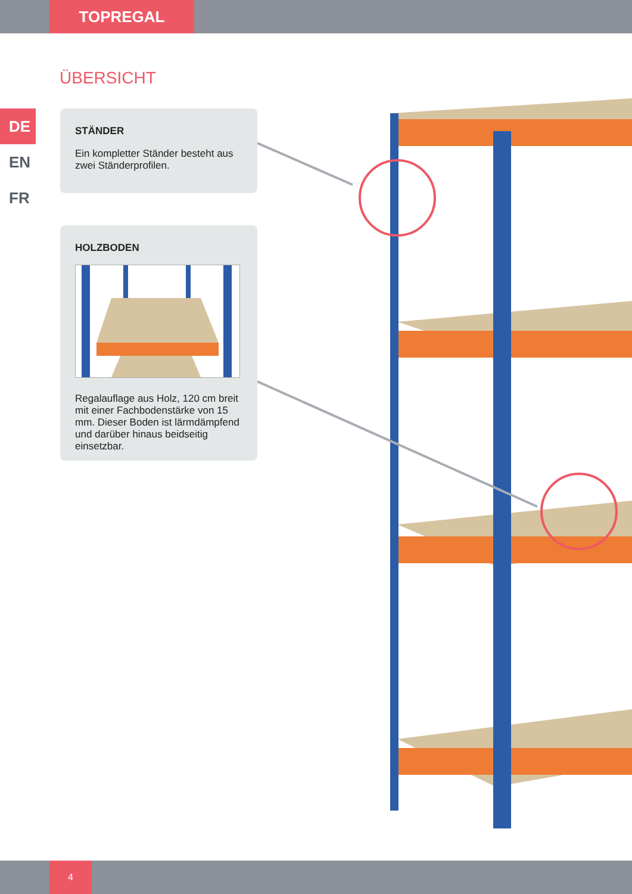TOPREGAL
ÜBERSICHT
DE
EN
FR
STÄNDER
Ein kompletter Ständer besteht aus zwei Ständerprofilen.
HOLZBODEN
Regalauflage aus Holz, 120 cm breit mit einer Fachbodenstärke von 15 mm. Dieser Boden ist lärmdämpfend und darüber hinaus beidseitig einsetzbar.
4